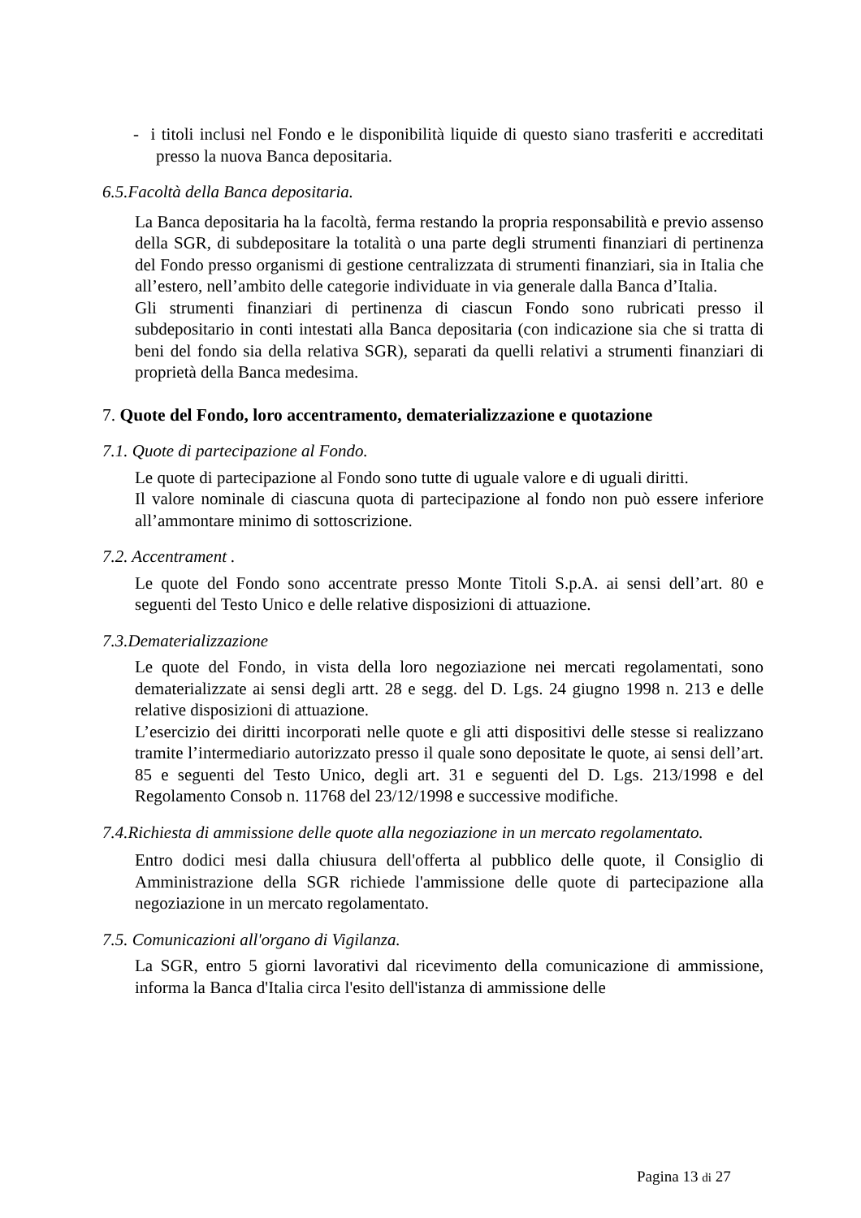- i titoli inclusi nel Fondo e le disponibilità liquide di questo siano trasferiti e accreditati presso la nuova Banca depositaria.
6.5.Facoltà della Banca depositaria.
La Banca depositaria ha la facoltà, ferma restando la propria responsabilità e previo assenso della SGR, di subdepositare la totalità o una parte degli strumenti finanziari di pertinenza del Fondo presso organismi di gestione centralizzata di strumenti finanziari, sia in Italia che all’estero, nell’ambito delle categorie individuate in via generale dalla Banca d’Italia.
Gli strumenti finanziari di pertinenza di ciascun Fondo sono rubricati presso il subdepositario in conti intestati alla Banca depositaria (con indicazione sia che si tratta di beni del fondo sia della relativa SGR), separati da quelli relativi a strumenti finanziari di proprietà della Banca medesima.
7. Quote del Fondo, loro accentramento, dematerializzazione e quotazione
7.1. Quote di partecipazione al Fondo.
Le quote di partecipazione al Fondo sono tutte di uguale valore e di uguali diritti.
Il valore nominale di ciascuna quota di partecipazione al fondo non può essere inferiore all’ammontare minimo di sottoscrizione.
7.2. Accentrament .
Le quote del Fondo sono accentrate presso Monte Titoli S.p.A. ai sensi dell’art. 80 e seguenti del Testo Unico e delle relative disposizioni di attuazione.
7.3.Dematerializzazione
Le quote del Fondo, in vista della loro negoziazione nei mercati regolamentati, sono dematerializzate ai sensi degli artt. 28 e segg. del D. Lgs. 24 giugno 1998 n. 213 e delle relative disposizioni di attuazione.
L’esercizio dei diritti incorporati nelle quote e gli atti dispositivi delle stesse si realizzano tramite l’intermediario autorizzato presso il quale sono depositate le quote, ai sensi dell’art. 85 e seguenti del Testo Unico, degli art. 31 e seguenti del D. Lgs. 213/1998 e del Regolamento Consob n. 11768 del 23/12/1998 e successive modifiche.
7.4.Richiesta di ammissione delle quote alla negoziazione in un mercato regolamentato.
Entro dodici mesi dalla chiusura dell'offerta al pubblico delle quote, il Consiglio di Amministrazione della SGR richiede l'ammissione delle quote di partecipazione alla negoziazione in un mercato regolamentato.
7.5. Comunicazioni all'organo di Vigilanza.
La SGR, entro 5 giorni lavorativi dal ricevimento della comunicazione di ammissione, informa la Banca d'Italia circa l'esito dell'istanza di ammissione delle
Pagina 13 di 27